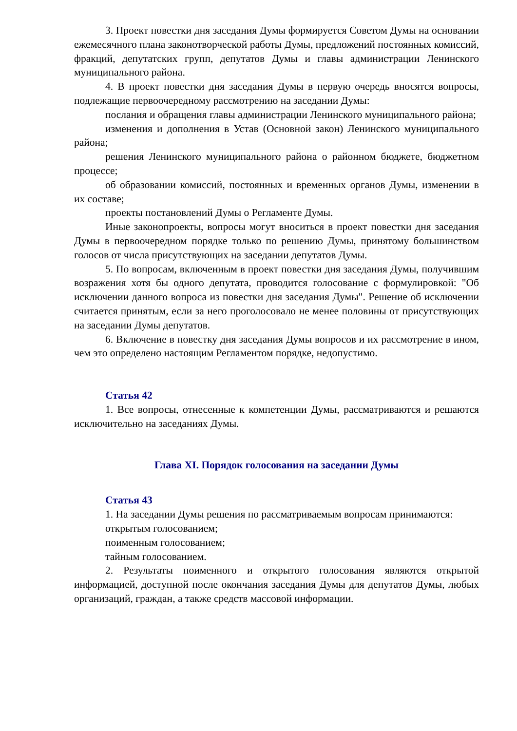3. Проект повестки дня заседания Думы формируется Советом Думы на основании ежемесячного плана законотворческой работы Думы, предложений постоянных комиссий, фракций, депутатских групп, депутатов Думы и главы администрации Ленинского муниципального района.
4. В проект повестки дня заседания Думы в первую очередь вносятся вопросы, подлежащие первоочередному рассмотрению на заседании Думы:
послания и обращения главы администрации Ленинского муниципального района;
изменения и дополнения в Устав (Основной закон) Ленинского муниципального района;
решения Ленинского муниципального района о районном бюджете, бюджетном процессе;
об образовании комиссий, постоянных и временных органов Думы, изменении в их составе;
проекты постановлений Думы о Регламенте Думы.
Иные законопроекты, вопросы могут вноситься в проект повестки дня заседания Думы в первоочередном порядке только по решению Думы, принятому большинством голосов от числа присутствующих на заседании депутатов Думы.
5. По вопросам, включенным в проект повестки дня заседания Думы, получившим возражения хотя бы одного депутата, проводится голосование с формулировкой: "Об исключении данного вопроса из повестки дня заседания Думы". Решение об исключении считается принятым, если за него проголосовало не менее половины от присутствующих на заседании Думы депутатов.
6. Включение в повестку дня заседания Думы вопросов и их рассмотрение в ином, чем это определено настоящим Регламентом порядке, недопустимо.
Статья 42
1. Все вопросы, отнесенные к компетенции Думы, рассматриваются и решаются исключительно на заседаниях Думы.
Глава XI. Порядок голосования на заседании Думы
Статья 43
1. На заседании Думы решения по рассматриваемым вопросам принимаются:
открытым голосованием;
поименным голосованием;
тайным голосованием.
2. Результаты поименного и открытого голосования являются открытой информацией, доступной после окончания заседания Думы для депутатов Думы, любых организаций, граждан, а также средств массовой информации.